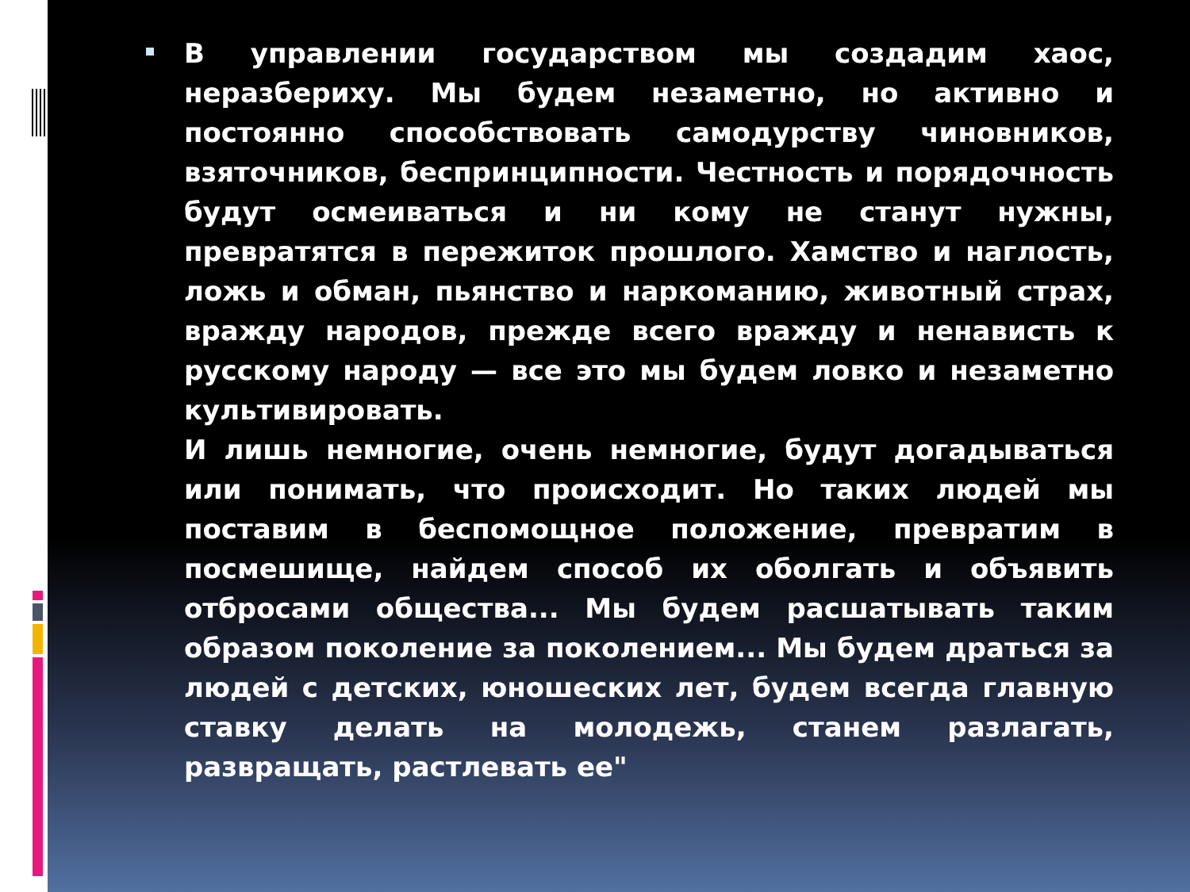В управлении государством мы создадим хаос, неразбериху. Мы будем незаметно, но активно и постоянно способствовать самодурству чиновников, взяточников, беспринципности. Честность и порядочность будут осмеиваться и ни кому не станут нужны, превратятся в пережиток прошлого. Хамство и наглость, ложь и обман, пьянство и наркоманию, животный страх, вражду народов, прежде всего вражду и ненависть к русскому народу — все это мы будем ловко и незаметно культивировать.
И лишь немногие, очень немногие, будут догадываться или понимать, что происходит. Но таких людей мы поставим в беспомощное положение, превратим в посмешище, найдем способ их оболгать и объявить отбросами общества... Мы будем расшатывать таким образом поколение за поколением... Мы будем драться за людей с детских, юношеских лет, будем всегда главную ставку делать на молодежь, станем разлагать, развращать, растлевать ее"